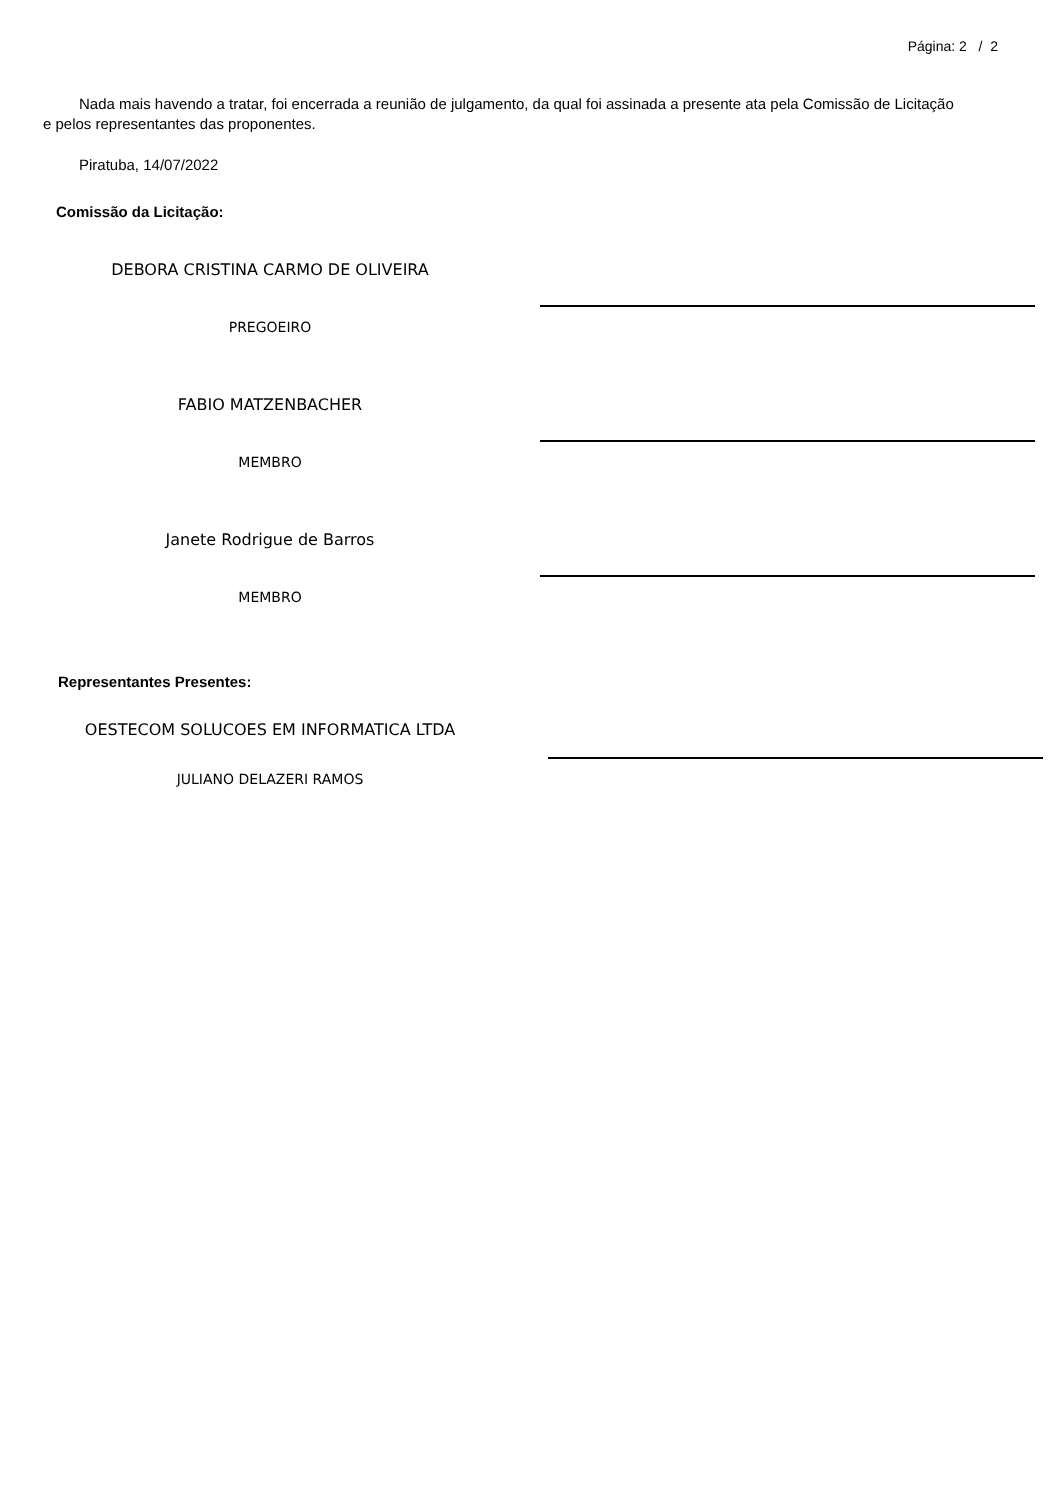Página: 2 / 2
Nada mais havendo a tratar, foi encerrada a reunião de julgamento, da qual foi assinada a presente ata pela Comissão de Licitação e pelos representantes das proponentes.
Piratuba, 14/07/2022
Comissão da Licitação:
DEBORA CRISTINA CARMO DE OLIVEIRA
PREGOEIRO
FABIO MATZENBACHER
MEMBRO
Janete Rodrigue de Barros
MEMBRO
Representantes Presentes:
OESTECOM SOLUCOES EM INFORMATICA LTDA
JULIANO DELAZERI RAMOS